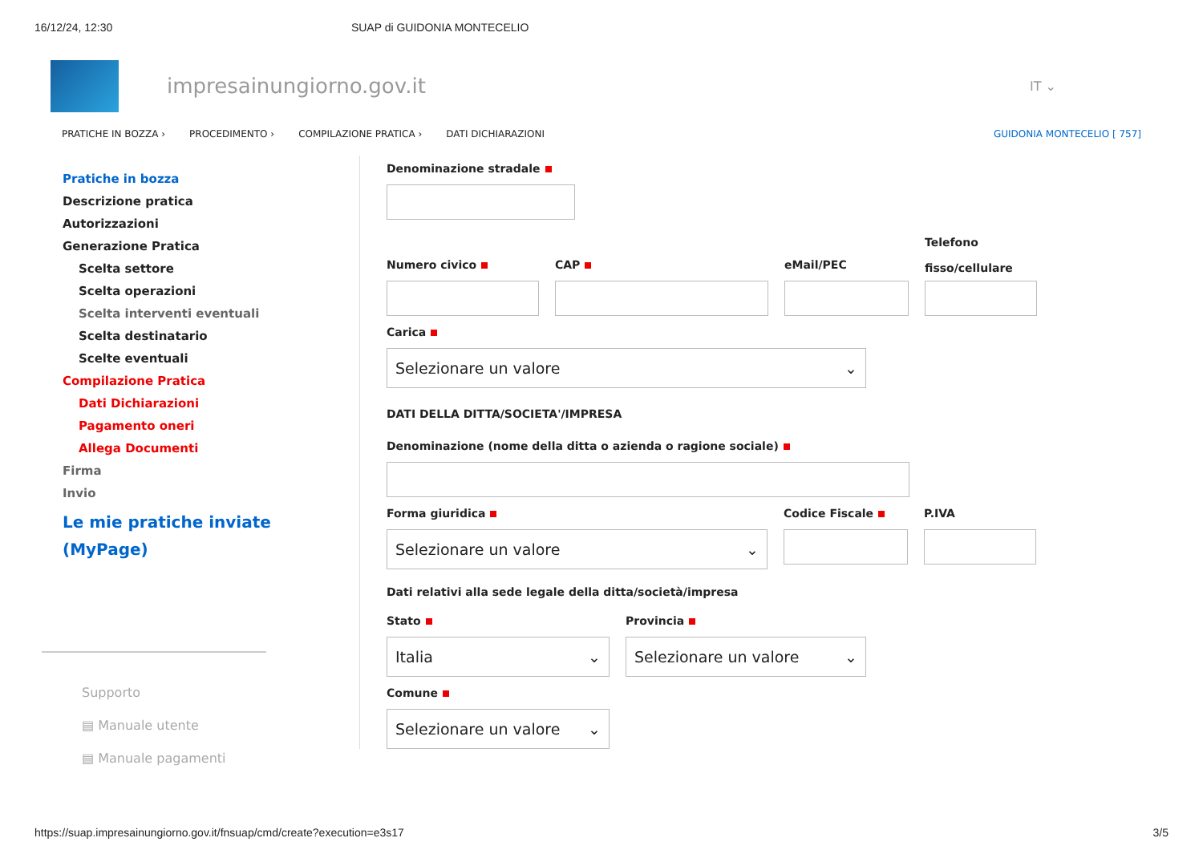16/12/24, 12:30 SUAP di GUIDONIA MONTECELIO
impresainungiorno.gov.it
IT ⌄
PRATICHE IN BOZZA › PROCEDIMENTO › COMPILAZIONE PRATICA › DATI DICHIARAZIONI GUIDONIA MONTECELIO [ 757]
Pratiche in bozza
Descrizione pratica
Autorizzazioni
Generazione Pratica
Scelta settore
Scelta operazioni
Scelta interventi eventuali
Scelta destinatario
Scelte eventuali
Compilazione Pratica
Dati Dichiarazioni
Pagamento oneri
Allega Documenti
Firma
Invio
Le mie pratiche inviate (MyPage)
Supporto
▤ Manuale utente
▤ Manuale pagamenti
Denominazione stradale
Numero civico
CAP
eMail/PEC
Telefono
fisso/cellulare
Carica
Selezionare un valore ⌄
DATI DELLA DITTA/SOCIETA'/IMPRESA
Denominazione (nome della ditta o azienda o ragione sociale)
Forma giuridica
Selezionare un valore ⌄
Codice Fiscale P.IVA
Dati relativi alla sede legale della ditta/società/impresa
Stato
Italia ⌄
Provincia
Selezionare un valore ⌄
Comune
Selezionare un valore ⌄
https://suap.impresainungiorno.gov.it/fnsuap/cmd/create?execution=e3s17 3/5